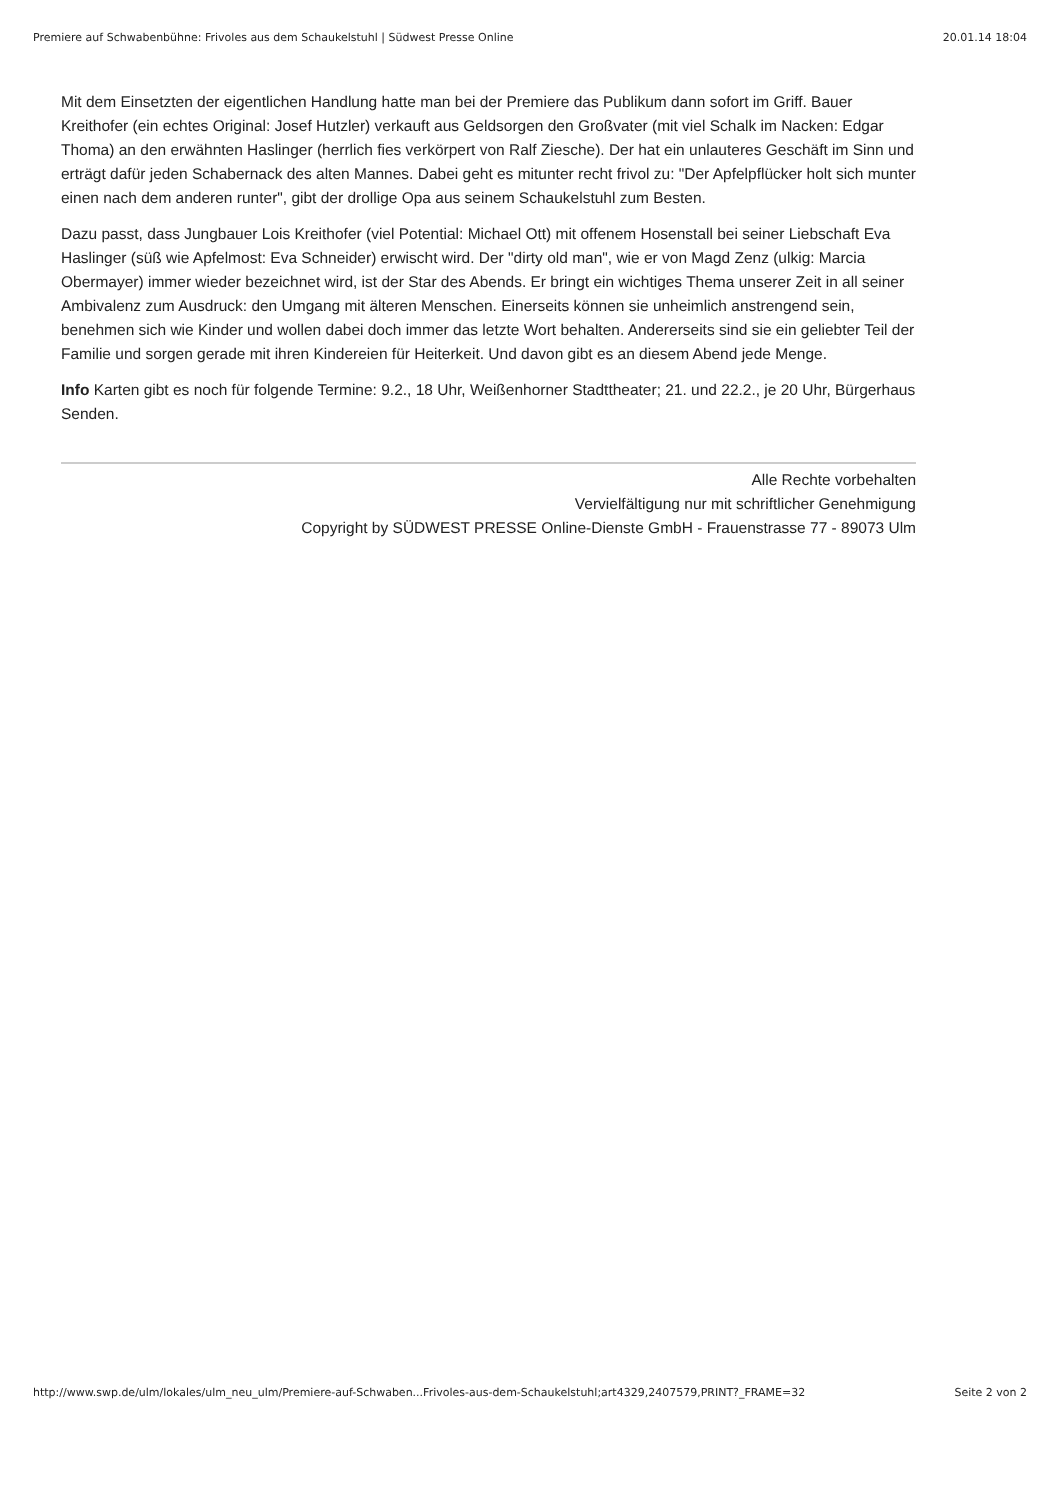Premiere auf Schwabenbühne: Frivoles aus dem Schaukelstuhl | Südwest Presse Online 20.01.14 18:04
Mit dem Einsetzten der eigentlichen Handlung hatte man bei der Premiere das Publikum dann sofort im Griff. Bauer Kreithofer (ein echtes Original: Josef Hutzler) verkauft aus Geldsorgen den Großvater (mit viel Schalk im Nacken: Edgar Thoma) an den erwähnten Haslinger (herrlich fies verkörpert von Ralf Ziesche). Der hat ein unlauteres Geschäft im Sinn und erträgt dafür jeden Schabernack des alten Mannes. Dabei geht es mitunter recht frivol zu: "Der Apfelpflücker holt sich munter einen nach dem anderen runter", gibt der drollige Opa aus seinem Schaukelstuhl zum Besten.
Dazu passt, dass Jungbauer Lois Kreithofer (viel Potential: Michael Ott) mit offenem Hosenstall bei seiner Liebschaft Eva Haslinger (süß wie Apfelmost: Eva Schneider) erwischt wird. Der "dirty old man", wie er von Magd Zenz (ulkig: Marcia Obermayer) immer wieder bezeichnet wird, ist der Star des Abends. Er bringt ein wichtiges Thema unserer Zeit in all seiner Ambivalenz zum Ausdruck: den Umgang mit älteren Menschen. Einerseits können sie unheimlich anstrengend sein, benehmen sich wie Kinder und wollen dabei doch immer das letzte Wort behalten. Andererseits sind sie ein geliebter Teil der Familie und sorgen gerade mit ihren Kindereien für Heiterkeit. Und davon gibt es an diesem Abend jede Menge.
Info Karten gibt es noch für folgende Termine: 9.2., 18 Uhr, Weißenhorner Stadttheater; 21. und 22.2., je 20 Uhr, Bürgerhaus Senden.
Alle Rechte vorbehalten
Vervielfältigung nur mit schriftlicher Genehmigung
Copyright by SÜDWEST PRESSE Online-Dienste GmbH - Frauenstrasse 77 - 89073 Ulm
http://www.swp.de/ulm/lokales/ulm_neu_ulm/Premiere-auf-Schwaben...Frivoles-aus-dem-Schaukelstuhl;art4329,2407579,PRINT?_FRAME=32 Seite 2 von 2